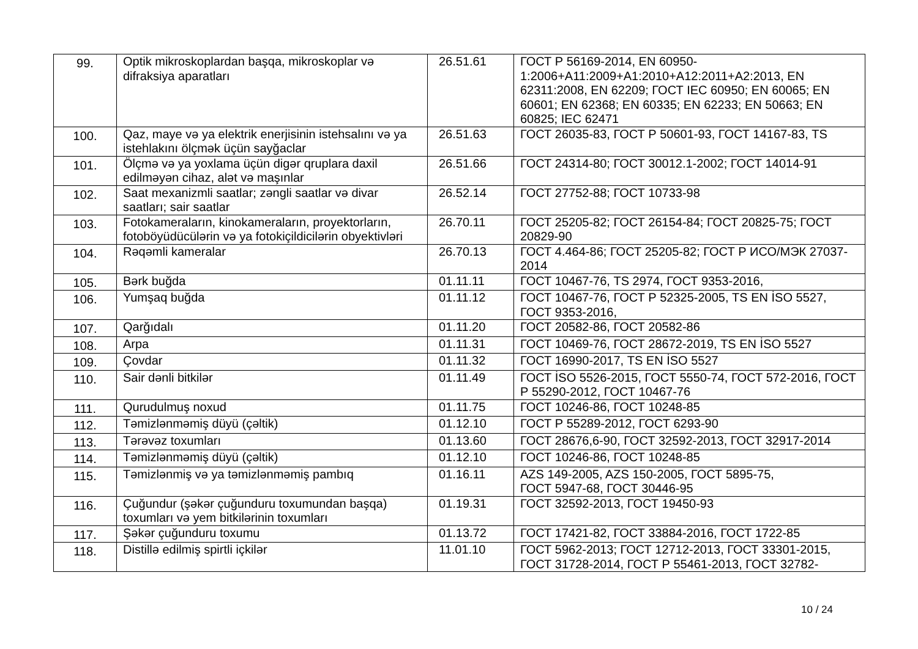| 99. | Optik mikroskoplardan başqa, mikroskoplar və difraksiya aparatları | 26.51.61 | ГОСТ Р 56169-2014, EN 60950-1:2006+A11:2009+A1:2010+A12:2011+A2:2013, EN 62311:2008, EN 62209; ГОСТ IEC 60950; EN 60065; EN 60601; EN 62368; EN 60335; EN 62233; EN 50663; EN 60825; IEC 62471 |
| 100. | Qaz, maye və ya elektrik enerjisinin istehsalını və ya istehlakını ölçmək üçün sayğaclar | 26.51.63 | ГОСТ 26035-83, ГОСТ Р 50601-93, ГОСТ 14167-83, TS |
| 101. | Ölçmə və ya yoxlama üçün digər qruplara daxil edilməyən cihaz, alət və maşınlar | 26.51.66 | ГОСТ 24314-80; ГОСТ 30012.1-2002; ГОСТ 14014-91 |
| 102. | Saat mexanizmli saatlar; zəngli saatlar və divar saatları; sair saatlar | 26.52.14 | ГОСТ 27752-88; ГОСТ 10733-98 |
| 103. | Fotokameraların, kinokameraların, proyektorların, fotoböyüdücülərin və ya fotokiçildicilərin obyektivləri | 26.70.11 | ГОСТ 25205-82; ГОСТ 26154-84; ГОСТ 20825-75; ГОСТ 20829-90 |
| 104. | Rəqəmli kameralar | 26.70.13 | ГОСТ 4.464-86; ГОСТ 25205-82; ГОСТ Р ИСО/МЭК 27037-2014 |
| 105. | Bərk buğda | 01.11.11 | ГОСТ 10467-76, TS 2974, ГОСТ 9353-2016, |
| 106. | Yumşaq buğda | 01.11.12 | ГОСТ 10467-76, ГОСТ Р 52325-2005, TS EN İSO 5527, ГОСТ 9353-2016, |
| 107. | Qarğıdalı | 01.11.20 | ГОСТ 20582-86, ГОСТ 20582-86 |
| 108. | Arpa | 01.11.31 | ГОСТ 10469-76, ГОСТ 28672-2019, TS EN İSO 5527 |
| 109. | Çovdar | 01.11.32 | ГОСТ 16990-2017, TS EN İSO 5527 |
| 110. | Sair dənli bitkilər | 01.11.49 | ГОСТ İSO 5526-2015, ГОСТ 5550-74, ГОСТ 572-2016, ГОСТ Р 55290-2012, ГОСТ 10467-76 |
| 111. | Qurudulmuş noxud | 01.11.75 | ГОСТ 10246-86, ГОСТ 10248-85 |
| 112. | Təmizlənməmiş düyü (çəltik) | 01.12.10 | ГОСТ Р 55289-2012, ГОСТ 6293-90 |
| 113. | Tərəvəz toxumları | 01.13.60 | ГОСТ 28676,6-90, ГОСТ 32592-2013, ГОСТ 32917-2014 |
| 114. | Təmizlənməmiş düyü (çəltik) | 01.12.10 | ГОСТ 10246-86, ГОСТ 10248-85 |
| 115. | Təmizlənmiş və ya təmizlənməmiş pambıq | 01.16.11 | AZS 149-2005, AZS 150-2005, ГОСТ 5895-75, ГОСТ 5947-68, ГОСТ 30446-95 |
| 116. | Çuğundur (şəkər çuğunduru toxumundan başqa) toxumları və yem bitkilərinin toxumları | 01.19.31 | ГОСТ 32592-2013, ГОСТ 19450-93 |
| 117. | Şəkər çuğunduru toxumu | 01.13.72 | ГОСТ 17421-82, ГОСТ 33884-2016, ГОСТ 1722-85 |
| 118. | Distillə edilmiş spirtli içkilər | 11.01.10 | ГОСТ 5962-2013; ГОСТ 12712-2013, ГОСТ 33301-2015, ГОСТ 31728-2014, ГОСТ Р 55461-2013, ГОСТ 32782- |
10 / 24